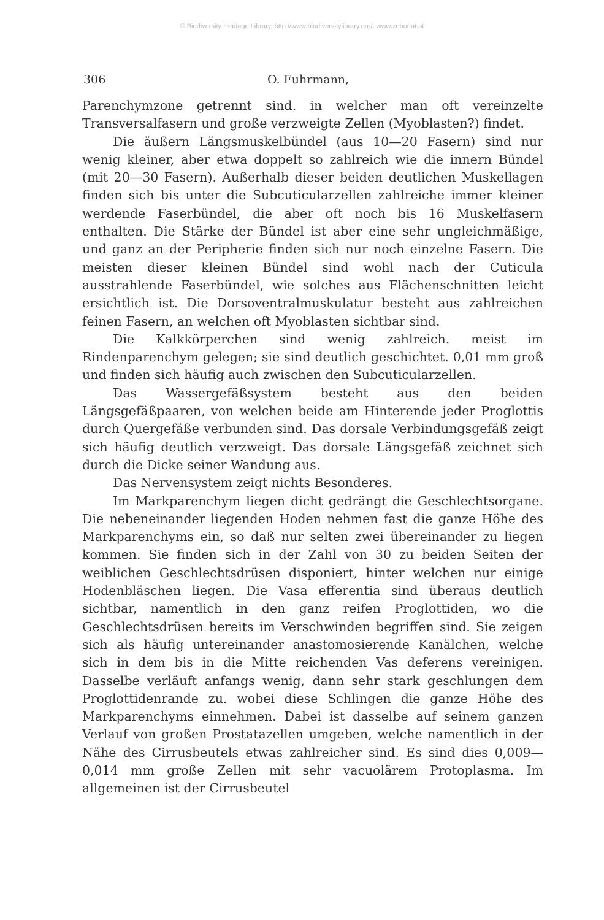© Biodiversity Heritage Library, http://www.biodiversitylibrary.org/; www.zobodat.at
306 O. Fuhrmann,
Parenchymzone getrennt sind. in welcher man oft vereinzelte Transversalfasern und große verzweigte Zellen (Myoblasten?) findet.
Die äußern Längsmuskelbündel (aus 10—20 Fasern) sind nur wenig kleiner, aber etwa doppelt so zahlreich wie die innern Bündel (mit 20—30 Fasern). Außerhalb dieser beiden deutlichen Muskellagen finden sich bis unter die Subcuticularzellen zahlreiche immer kleiner werdende Faserbündel, die aber oft noch bis 16 Muskelfasern enthalten. Die Stärke der Bündel ist aber eine sehr ungleichmäßige, und ganz an der Peripherie finden sich nur noch einzelne Fasern. Die meisten dieser kleinen Bündel sind wohl nach der Cuticula ausstrahlende Faserbündel, wie solches aus Flächenschnitten leicht ersichtlich ist. Die Dorsoventralmuskulatur besteht aus zahlreichen feinen Fasern, an welchen oft Myoblasten sichtbar sind.
Die Kalkkörperchen sind wenig zahlreich. meist im Rindenparenchym gelegen; sie sind deutlich geschichtet. 0,01 mm groß und finden sich häufig auch zwischen den Subcuticularzellen.
Das Wassergefäßsystem besteht aus den beiden Längsgefäßpaaren, von welchen beide am Hinterende jeder Proglottis durch Quergefäße verbunden sind. Das dorsale Verbindungsgefäß zeigt sich häufig deutlich verzweigt. Das dorsale Längsgefäß zeichnet sich durch die Dicke seiner Wandung aus.
Das Nervensystem zeigt nichts Besonderes.
Im Markparenchym liegen dicht gedrängt die Geschlechtsorgane. Die nebeneinander liegenden Hoden nehmen fast die ganze Höhe des Markparenchyms ein, so daß nur selten zwei übereinander zu liegen kommen. Sie finden sich in der Zahl von 30 zu beiden Seiten der weiblichen Geschlechtsdrüsen disponiert, hinter welchen nur einige Hodenbläschen liegen. Die Vasa efferentia sind überaus deutlich sichtbar, namentlich in den ganz reifen Proglottiden, wo die Geschlechtsdrüsen bereits im Verschwinden begriffen sind. Sie zeigen sich als häufig untereinander anastomosierende Kanälchen, welche sich in dem bis in die Mitte reichenden Vas deferens vereinigen. Dasselbe verläuft anfangs wenig, dann sehr stark geschlungen dem Proglottidenrande zu. wobei diese Schlingen die ganze Höhe des Markparenchyms einnehmen. Dabei ist dasselbe auf seinem ganzen Verlauf von großen Prostatazellen umgeben, welche namentlich in der Nähe des Cirrusbeutels etwas zahlreicher sind. Es sind dies 0,009—0,014 mm große Zellen mit sehr vacuolärem Protoplasma. Im allgemeinen ist der Cirrusbeutel